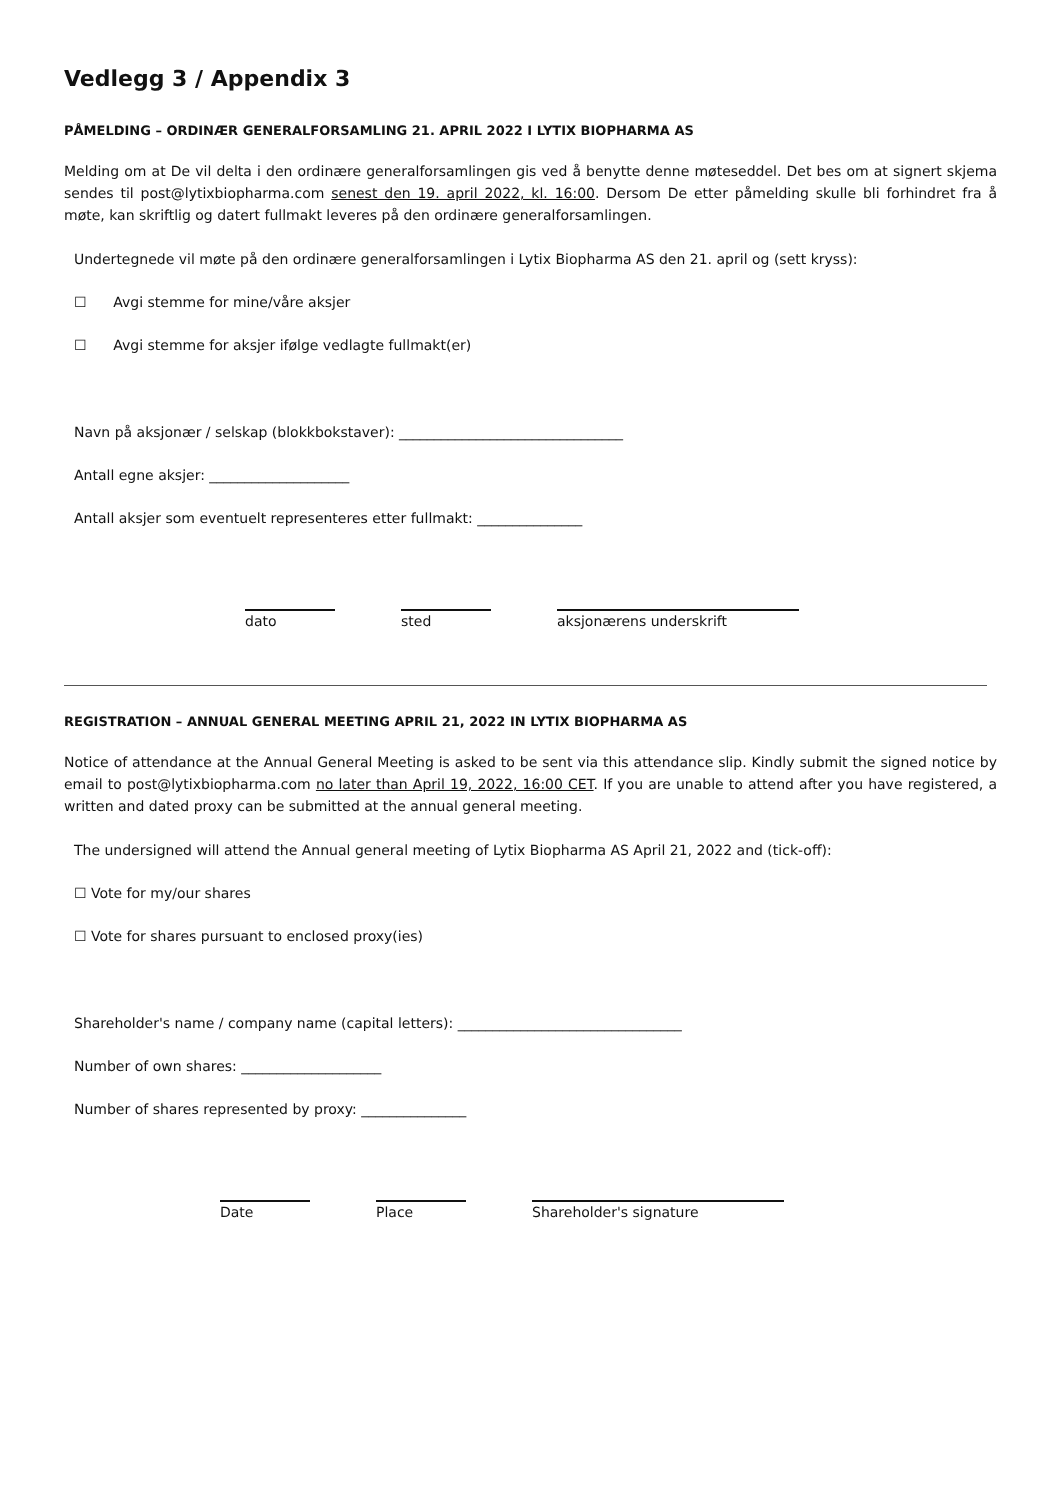Vedlegg 3 / Appendix 3
PÅMELDING – ORDINÆR GENERALFORSAMLING 21. APRIL 2022 I LYTIX BIOPHARMA AS
Melding om at De vil delta i den ordinære generalforsamlingen gis ved å benytte denne møteseddel. Det bes om at signert skjema sendes til post@lytixbiopharma.com senest den 19. april 2022, kl. 16:00. Dersom De etter påmelding skulle bli forhindret fra å møte, kan skriftlig og datert fullmakt leveres på den ordinære generalforsamlingen.
Undertegnede vil møte på den ordinære generalforsamlingen i Lytix Biopharma AS den 21. april og (sett kryss):
☐ Avgi stemme for mine/våre aksjer
☐ Avgi stemme for aksjer ifølge vedlagte fullmakt(er)
Navn på aksjonær / selskap (blokkbokstaver): ________________________________
Antall egne aksjer: ____________________
Antall aksjer som eventuelt representeres etter fullmakt: _______________
dato sted aksjonærens underskrift
REGISTRATION – ANNUAL GENERAL MEETING APRIL 21, 2022 IN LYTIX BIOPHARMA AS
Notice of attendance at the Annual General Meeting is asked to be sent via this attendance slip. Kindly submit the signed notice by email to post@lytixbiopharma.com no later than April 19, 2022, 16:00 CET. If you are unable to attend after you have registered, a written and dated proxy can be submitted at the annual general meeting.
The undersigned will attend the Annual general meeting of Lytix Biopharma AS April 21, 2022 and (tick-off):
☐ Vote for my/our shares
☐ Vote for shares pursuant to enclosed proxy(ies)
Shareholder's name / company name (capital letters): ________________________________
Number of own shares: ____________________
Number of shares represented by proxy: _______________
Date Place Shareholder's signature